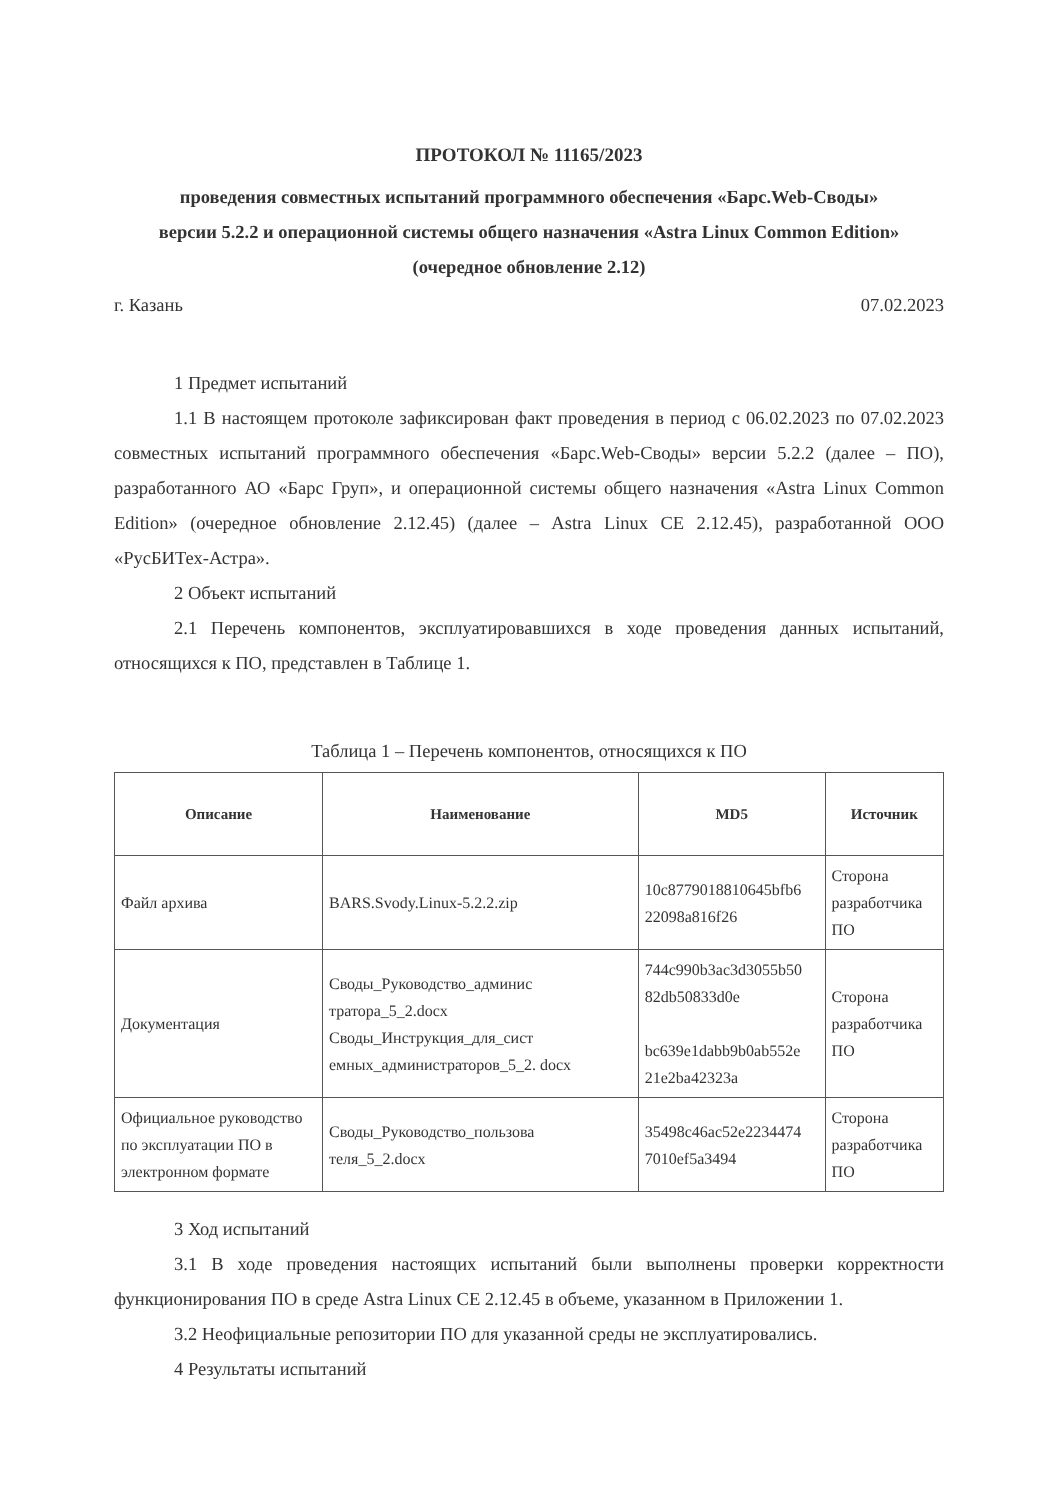ПРОТОКОЛ № 11165/2023
проведения совместных испытаний программного обеспечения «Барс.Web-Своды»
версии 5.2.2 и операционной системы общего назначения «Astra Linux Common Edition»
(очередное обновление 2.12)
г. Казань 07.02.2023
1 Предмет испытаний
1.1 В настоящем протоколе зафиксирован факт проведения в период с 06.02.2023 по 07.02.2023 совместных испытаний программного обеспечения «Барс.Web-Своды» версии 5.2.2 (далее – ПО), разработанного АО «Барс Груп», и операционной системы общего назначения «Astra Linux Common Edition» (очередное обновление 2.12.45) (далее – Astra Linux CE 2.12.45), разработанной ООО «РусБИТех-Астра».
2 Объект испытаний
2.1 Перечень компонентов, эксплуатировавшихся в ходе проведения данных испытаний, относящихся к ПО, представлен в Таблице 1.
Таблица 1 – Перечень компонентов, относящихся к ПО
| Описание | Наименование | MD5 | Источник |
| --- | --- | --- | --- |
| Файл архива | BARS.Svody.Linux-5.2.2.zip | 10c8779018810645bfb6 22098a816f26 | Сторона разработчика ПО |
| Документация | Своды_Руководство_админис тратора_5_2.docx Своды_Инструкция_для_сист емных_администраторов_5_2. docx | 744c990b3ac3d3055b50 82db50833d0e bc639e1dabb9b0ab552e 21e2ba42323a | Сторона разработчика ПО |
| Официальное руководство по эксплуатации ПО в электронном формате | Своды_Руководство_пользова теля_5_2.docx | 35498c46ac52e2234474 7010ef5a3494 | Сторона разработчика ПО |
3 Ход испытаний
3.1 В ходе проведения настоящих испытаний были выполнены проверки корректности функционирования ПО в среде Astra Linux CE 2.12.45 в объеме, указанном в Приложении 1.
3.2 Неофициальные репозитории ПО для указанной среды не эксплуатировались.
4 Результаты испытаний